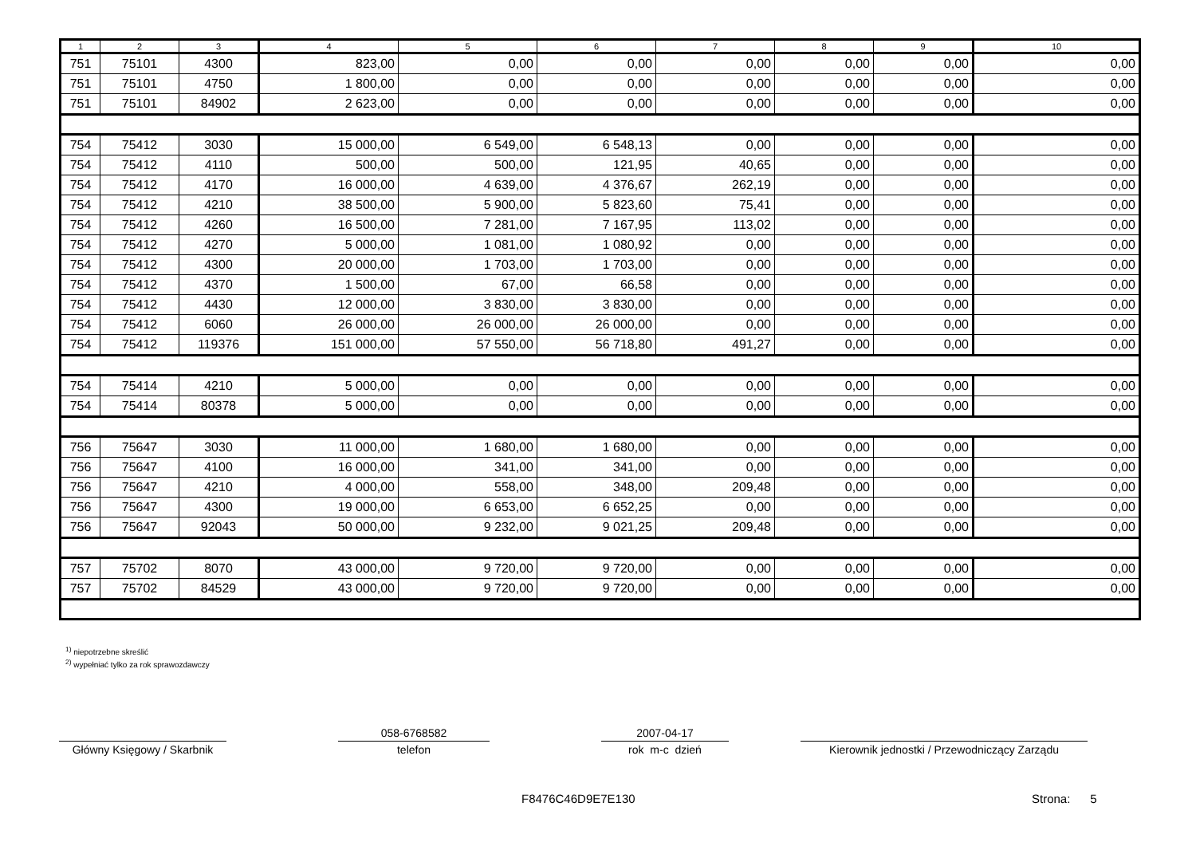| 1 | 2 | 3 | 4 | 5 | 6 | 7 | 8 | 9 | 10 |
| --- | --- | --- | --- | --- | --- | --- | --- | --- | --- |
| 751 | 75101 | 4300 | 823,00 | 0,00 | 0,00 | 0,00 | 0,00 | 0,00 | 0,00 |
| 751 | 75101 | 4750 | 1 800,00 | 0,00 | 0,00 | 0,00 | 0,00 | 0,00 | 0,00 |
| 751 | 75101 | 84902 | 2 623,00 | 0,00 | 0,00 | 0,00 | 0,00 | 0,00 | 0,00 |
| 754 | 75412 | 3030 | 15 000,00 | 6 549,00 | 6 548,13 | 0,00 | 0,00 | 0,00 | 0,00 |
| 754 | 75412 | 4110 | 500,00 | 500,00 | 121,95 | 40,65 | 0,00 | 0,00 | 0,00 |
| 754 | 75412 | 4170 | 16 000,00 | 4 639,00 | 4 376,67 | 262,19 | 0,00 | 0,00 | 0,00 |
| 754 | 75412 | 4210 | 38 500,00 | 5 900,00 | 5 823,60 | 75,41 | 0,00 | 0,00 | 0,00 |
| 754 | 75412 | 4260 | 16 500,00 | 7 281,00 | 7 167,95 | 113,02 | 0,00 | 0,00 | 0,00 |
| 754 | 75412 | 4270 | 5 000,00 | 1 081,00 | 1 080,92 | 0,00 | 0,00 | 0,00 | 0,00 |
| 754 | 75412 | 4300 | 20 000,00 | 1 703,00 | 1 703,00 | 0,00 | 0,00 | 0,00 | 0,00 |
| 754 | 75412 | 4370 | 1 500,00 | 67,00 | 66,58 | 0,00 | 0,00 | 0,00 | 0,00 |
| 754 | 75412 | 4430 | 12 000,00 | 3 830,00 | 3 830,00 | 0,00 | 0,00 | 0,00 | 0,00 |
| 754 | 75412 | 6060 | 26 000,00 | 26 000,00 | 26 000,00 | 0,00 | 0,00 | 0,00 | 0,00 |
| 754 | 75412 | 119376 | 151 000,00 | 57 550,00 | 56 718,80 | 491,27 | 0,00 | 0,00 | 0,00 |
| 754 | 75414 | 4210 | 5 000,00 | 0,00 | 0,00 | 0,00 | 0,00 | 0,00 | 0,00 |
| 754 | 75414 | 80378 | 5 000,00 | 0,00 | 0,00 | 0,00 | 0,00 | 0,00 | 0,00 |
| 756 | 75647 | 3030 | 11 000,00 | 1 680,00 | 1 680,00 | 0,00 | 0,00 | 0,00 | 0,00 |
| 756 | 75647 | 4100 | 16 000,00 | 341,00 | 341,00 | 0,00 | 0,00 | 0,00 | 0,00 |
| 756 | 75647 | 4210 | 4 000,00 | 558,00 | 348,00 | 209,48 | 0,00 | 0,00 | 0,00 |
| 756 | 75647 | 4300 | 19 000,00 | 6 653,00 | 6 652,25 | 0,00 | 0,00 | 0,00 | 0,00 |
| 756 | 75647 | 92043 | 50 000,00 | 9 232,00 | 9 021,25 | 209,48 | 0,00 | 0,00 | 0,00 |
| 757 | 75702 | 8070 | 43 000,00 | 9 720,00 | 9 720,00 | 0,00 | 0,00 | 0,00 | 0,00 |
| 757 | 75702 | 84529 | 43 000,00 | 9 720,00 | 9 720,00 | 0,00 | 0,00 | 0,00 | 0,00 |
<sup>1)</sup> niepotrzebne skreślić
<sup>2)</sup> wypełniać tylko za rok sprawozdawczy
Główny Księgowy / Skarbnik
058-6768582
telefon
2007-04-17
rok m-c dzień
Kierownik jednostki / Przewodniczący Zarządu
F8476C46D9E7E130 Strona: 5